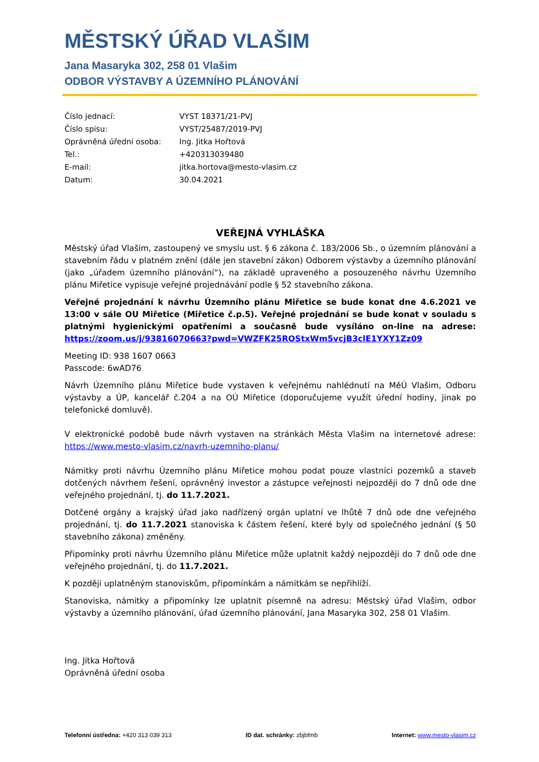MĚSTSKÝ ÚŘAD VLAŠIM
Jana Masaryka 302, 258 01 Vlašim
ODBOR VÝSTAVBY A ÚZEMNÍHO PLÁNOVÁNÍ
| Číslo jednací: | VYST 18371/21-PVJ |
| Číslo spisu: | VYST/25487/2019-PVJ |
| Oprávněná úřední osoba: | Ing. Jitka Hořtová |
| Tel.: | +420313039480 |
| E-mail: | jitka.hortova@mesto-vlasim.cz |
| Datum: | 30.04.2021 |
VEŘEJNÁ VYHLÁŠKA
Městský úřad Vlašim, zastoupený ve smyslu ust. § 6 zákona č. 183/2006 Sb., o územním plánování a stavebním řádu v platném znění (dále jen stavební zákon) Odborem výstavby a územního plánování (jako „úřadem územního plánování“), na základě upraveného a posouzeného návrhu Územního plánu Miřetice vypisuje veřejné projednávání podle § 52 stavebního zákona.
Veřejné projednání k návrhu Územního plánu Miřetice se bude konat dne 4.6.2021 ve 13:00 v sále OU Miřetice (Miřetice č.p.5). Veřejné projednání se bude konat v souladu s platnými hygienickými opatřeními a současně bude vysíláno on-line na adrese: https://zoom.us/j/93816070663?pwd=VWZFK25ROStxWm5vcjB3clE1YXY1Zz09
Meeting ID: 938 1607 0663
Passcode: 6wAD76
Návrh Územního plánu Miřetice bude vystaven k veřejnému nahlédnutí na MěÚ Vlašim, Odboru výstavby a ÚP, kancelář č.204 a na OÚ Miřetice (doporučujeme využít úřední hodiny, jinak po telefonické domluvě).
V elektronické podobě bude návrh vystaven na stránkách Města Vlašim na internetové adrese: https://www.mesto-vlasim.cz/navrh-uzemniho-planu/
Námitky proti návrhu Územního plánu Miřetice mohou podat pouze vlastníci pozemků a staveb dotčených návrhem řešení, oprávněný investor a zástupce veřejnosti nejpozději do 7 dnů ode dne veřejného projednání, tj. do 11.7.2021.
Dotčené orgány a krajský úřad jako nadřízený orgán uplatní ve lhůtě 7 dnů ode dne veřejného projednání, tj. do 11.7.2021 stanoviska k částem řešení, které byly od společného jednání (§ 50 stavebního zákona) změněny.
Připomínky proti návrhu Územního plánu Miřetice může uplatnit každý nejpozději do 7 dnů ode dne veřejného projednání, tj. do 11.7.2021.
K později uplatněným stanoviskům, připomínkám a námitkám se nepřihlíží.
Stanoviska, námitky a připomínky lze uplatnit písemně na adresu: Městský úřad Vlašim, odbor výstavby a územního plánování, úřad územního plánování, Jana Masaryka 302, 258 01 Vlašim.
Ing. Jitka Hořtová
Oprávněná úřední osoba
Telefonní ústředna: +420 313 039 313 ID dat. schránky: zbjbfmb Internet: www.mesto-vlasim.cz